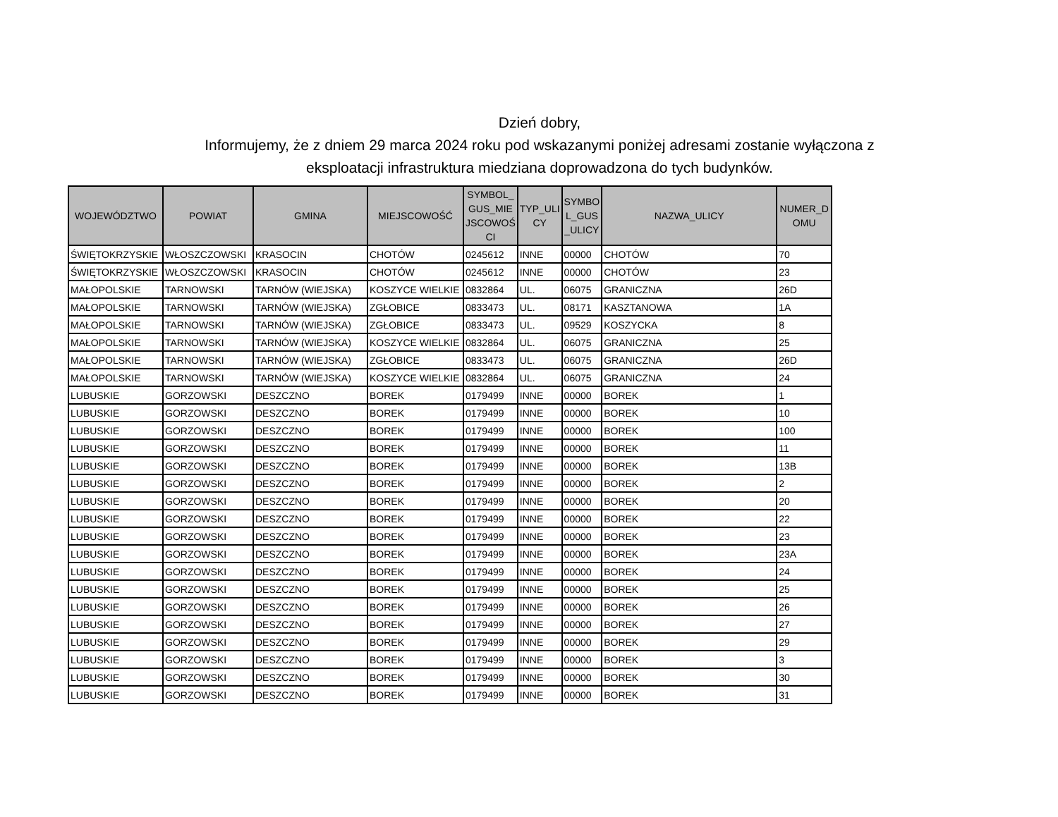Dzień dobry,
Informujemy, że z dniem 29 marca 2024 roku pod wskazanymi poniżej adresami zostanie wyłączona z eksploatacji infrastruktura miedziana doprowadzona do tych budynków.
| WOJEWÓDZTWO | POWIAT | GMINA | MIEJSCOWOŚĆ | SYMBOL_ GUS_MIE JSCOWOŚ CI | TYP_ULI CY | SYMBO L_GUS _ULICY | NAZWA_ULICY | NUMER_D OMU |
| --- | --- | --- | --- | --- | --- | --- | --- | --- |
| ŚWIĘTOKRZYSKIE | WŁOSZCZOWSKI | KRASOCIN | CHOTÓW | 0245612 | INNE | 00000 | CHOTÓW | 70 |
| ŚWIĘTOKRZYSKIE | WŁOSZCZOWSKI | KRASOCIN | CHOTÓW | 0245612 | INNE | 00000 | CHOTÓW | 23 |
| MAŁOPOLSKIE | TARNOWSKI | TARNÓW (WIEJSKA) | KOSZYCE WIELKIE | 0832864 | UL. | 06075 | GRANICZNA | 26D |
| MAŁOPOLSKIE | TARNOWSKI | TARNÓW (WIEJSKA) | ZGŁOBICE | 0833473 | UL. | 08171 | KASZTANOWA | 1A |
| MAŁOPOLSKIE | TARNOWSKI | TARNÓW (WIEJSKA) | ZGŁOBICE | 0833473 | UL. | 09529 | KOSZYCKA | 8 |
| MAŁOPOLSKIE | TARNOWSKI | TARNÓW (WIEJSKA) | KOSZYCE WIELKIE | 0832864 | UL. | 06075 | GRANICZNA | 25 |
| MAŁOPOLSKIE | TARNOWSKI | TARNÓW (WIEJSKA) | ZGŁOBICE | 0833473 | UL. | 06075 | GRANICZNA | 26D |
| MAŁOPOLSKIE | TARNOWSKI | TARNÓW (WIEJSKA) | KOSZYCE WIELKIE | 0832864 | UL. | 06075 | GRANICZNA | 24 |
| LUBUSKIE | GORZOWSKI | DESZCZNO | BOREK | 0179499 | INNE | 00000 | BOREK | 1 |
| LUBUSKIE | GORZOWSKI | DESZCZNO | BOREK | 0179499 | INNE | 00000 | BOREK | 10 |
| LUBUSKIE | GORZOWSKI | DESZCZNO | BOREK | 0179499 | INNE | 00000 | BOREK | 100 |
| LUBUSKIE | GORZOWSKI | DESZCZNO | BOREK | 0179499 | INNE | 00000 | BOREK | 11 |
| LUBUSKIE | GORZOWSKI | DESZCZNO | BOREK | 0179499 | INNE | 00000 | BOREK | 13B |
| LUBUSKIE | GORZOWSKI | DESZCZNO | BOREK | 0179499 | INNE | 00000 | BOREK | 2 |
| LUBUSKIE | GORZOWSKI | DESZCZNO | BOREK | 0179499 | INNE | 00000 | BOREK | 20 |
| LUBUSKIE | GORZOWSKI | DESZCZNO | BOREK | 0179499 | INNE | 00000 | BOREK | 22 |
| LUBUSKIE | GORZOWSKI | DESZCZNO | BOREK | 0179499 | INNE | 00000 | BOREK | 23 |
| LUBUSKIE | GORZOWSKI | DESZCZNO | BOREK | 0179499 | INNE | 00000 | BOREK | 23A |
| LUBUSKIE | GORZOWSKI | DESZCZNO | BOREK | 0179499 | INNE | 00000 | BOREK | 24 |
| LUBUSKIE | GORZOWSKI | DESZCZNO | BOREK | 0179499 | INNE | 00000 | BOREK | 25 |
| LUBUSKIE | GORZOWSKI | DESZCZNO | BOREK | 0179499 | INNE | 00000 | BOREK | 26 |
| LUBUSKIE | GORZOWSKI | DESZCZNO | BOREK | 0179499 | INNE | 00000 | BOREK | 27 |
| LUBUSKIE | GORZOWSKI | DESZCZNO | BOREK | 0179499 | INNE | 00000 | BOREK | 29 |
| LUBUSKIE | GORZOWSKI | DESZCZNO | BOREK | 0179499 | INNE | 00000 | BOREK | 3 |
| LUBUSKIE | GORZOWSKI | DESZCZNO | BOREK | 0179499 | INNE | 00000 | BOREK | 30 |
| LUBUSKIE | GORZOWSKI | DESZCZNO | BOREK | 0179499 | INNE | 00000 | BOREK | 31 |